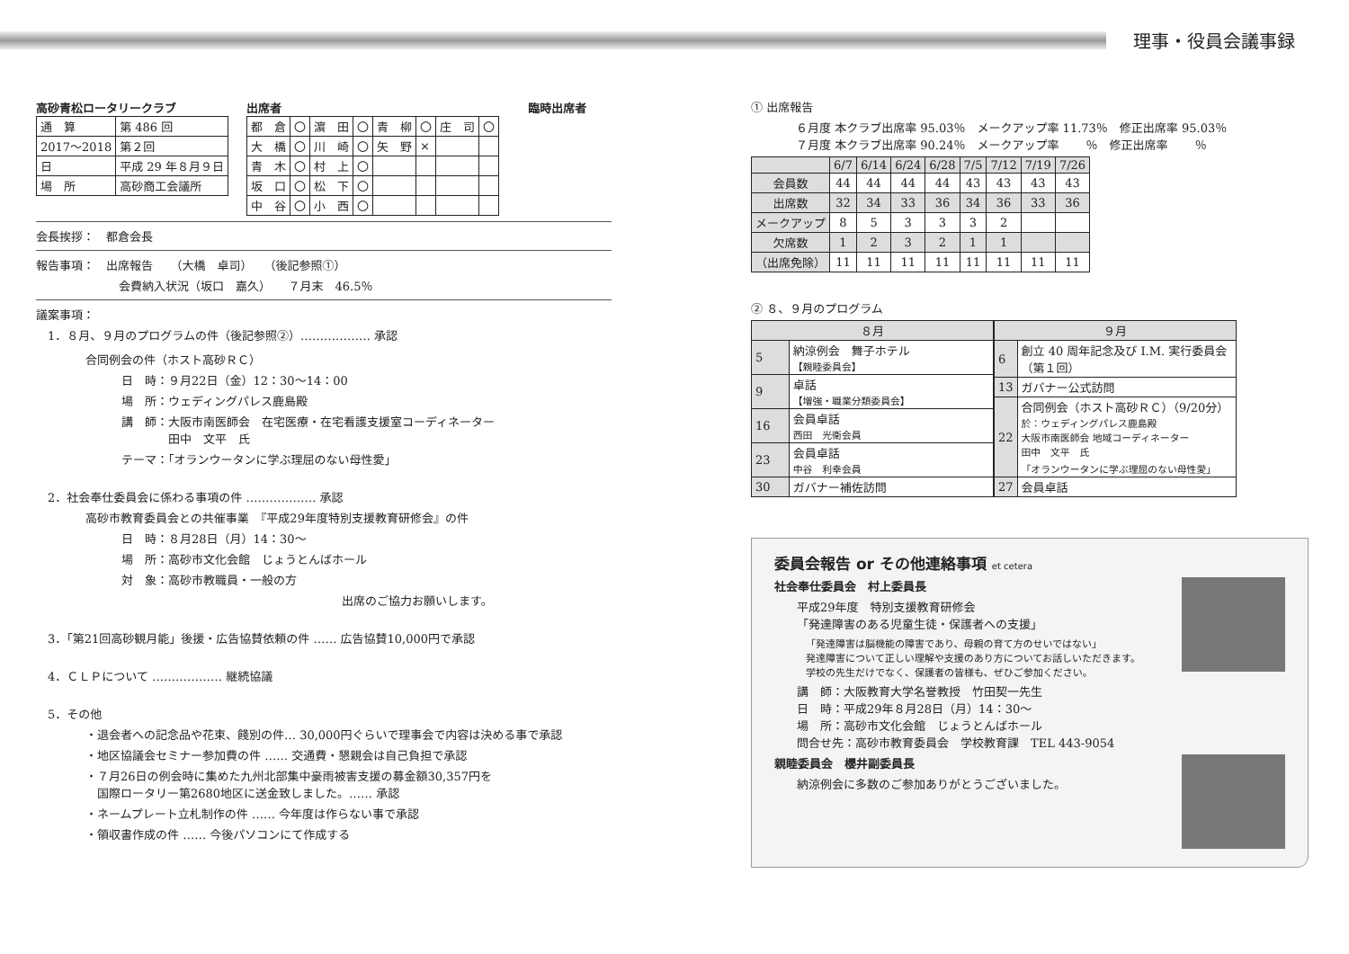理事・役員会議事録
高砂青松ロータリークラブ
| 通 算 | 第 486 回 |
| 2017～2018 | 第２回 |
| 日 | 平成 29 年８月９日 |
| 場 所 | 高砂商工会議所 |
出席者 臨時出席者
| 都 倉 | 〇 | 濵 田 | 〇 | 青 柳 | 〇 | 庄 司 | 〇 |
| 大 橋 | 〇 | 川 崎 | 〇 | 矢 野 | × | | |
| 青 木 | 〇 | 村 上 | 〇 | | | | |
| 坂 口 | 〇 | 松 下 | 〇 | | | | |
| 中 谷 | 〇 | 小 西 | 〇 | | | | |
会長挨拶：　都倉会長
報告事項：　出席報告　　（大橋　卓司）　　（後記参照①）
会費納入状況（坂口　嘉久）　　７月末　46.5％
議案事項：
　1．８月、９月のプログラムの件（後記参照②）……………… 承認
合同例会の件（ホスト高砂ＲＣ）
日　時：９月22日（金）12：30～14：00
場　所：ウェディングパレス鹿島殿
講　師：大阪市南医師会　在宅医療・在宅看護支援室コーディネーター
　　　　田中　文平　氏
テーマ：「オランウータンに学ぶ理屈のない母性愛」
　2．社会奉仕委員会に係わる事項の件 ……………… 承認
高砂市教育委員会との共催事業　『平成29年度特別支援教育研修会』の件
日　時：８月28日（月）14：30～
場　所：高砂市文化会館　じょうとんばホール
対　象：高砂市教職員・一般の方
出席のご協力お願いします。
　3．「第21回高砂観月能」後援・広告協賛依頼の件 …… 広告協賛10,000円で承認
　4．ＣＬＰについて ……………… 継続協議
　5．その他
・退会者への記念品や花束、餞別の件… 30,000円ぐらいで理事会で内容は決める事で承認
・地区協議会セミナー参加費の件 …… 交通費・懇親会は自己負担で承認
・７月26日の例会時に集めた九州北部集中豪雨被害支援の募金額30,357円を
　国際ロータリー第2680地区に送金致しました。…… 承認
・ネームプレート立札制作の件 …… 今年度は作らない事で承認
・領収書作成の件 …… 今後パソコンにて作成する
① 出席報告
６月度 本クラブ出席率 95.03％　メークアップ率 11.73％　修正出席率 95.03％
７月度 本クラブ出席率 90.24％　メークアップ率 　　％　修正出席率 　　％
| | 6/7 | 6/14 | 6/24 | 6/28 | 7/5 | 7/12 | 7/19 | 7/26 |
| 会員数 | 44 | 44 | 44 | 44 | 43 | 43 | 43 | 43 |
| 出席数 | 32 | 34 | 33 | 36 | 34 | 36 | 33 | 36 |
| メークアップ | 8 | 5 | 3 | 3 | 3 | 2 | | |
| 欠席数 | 1 | 2 | 3 | 2 | 1 | 1 | | |
| （出席免除） | 11 | 11 | 11 | 11 | 11 | 11 | 11 | 11 |
② ８、９月のプログラム
| ８月 | |
| --- | --- |
| 5 | 納涼例会 舞子ホテル 【親睦委員会】 |
| 9 | 卓話 【増強・職業分類委員会】 |
| 16 | 会員卓話 西田 光衛会員 |
| 23 | 会員卓話 中谷 利幸会員 |
| 30 | ガバナー補佐訪問 |
| ９月 | |
| --- | --- |
| 6 | 創立 40 周年記念及び I.M. 実行委員会（第１回） |
| 13 | ガバナー公式訪問 |
| 22 | 合同例会（ホスト高砂ＲＣ）（9/20分） 於：ウェディングパレス鹿島殿 大阪市南医師会 地域コーディネーター 田中 文平 氏 「オランウータンに学ぶ理屈のない母性愛」 |
| 27 | 会員卓話 |
委員会報告 or その他連絡事項 et cetera
社会奉仕委員会　村上委員長
平成29年度　特別支援教育研修会
「発達障害のある児童生徒・保護者への支援」
「発達障害は脳機能の障害であり、母親の育て方のせいではない」
発達障害について正しい理解や支援のあり方についてお話しいただきます。
学校の先生だけでなく、保護者の皆様も、ぜひご参加ください。
講　師：大阪教育大学名誉教授　竹田契一先生
日　時：平成29年８月28日（月）14：30～
場　所：高砂市文化会館　じょうとんばホール
問合せ先：高砂市教育委員会　学校教育課　TEL 443-9054
親睦委員会　櫻井副委員長
納涼例会に多数のご参加ありがとうございました。